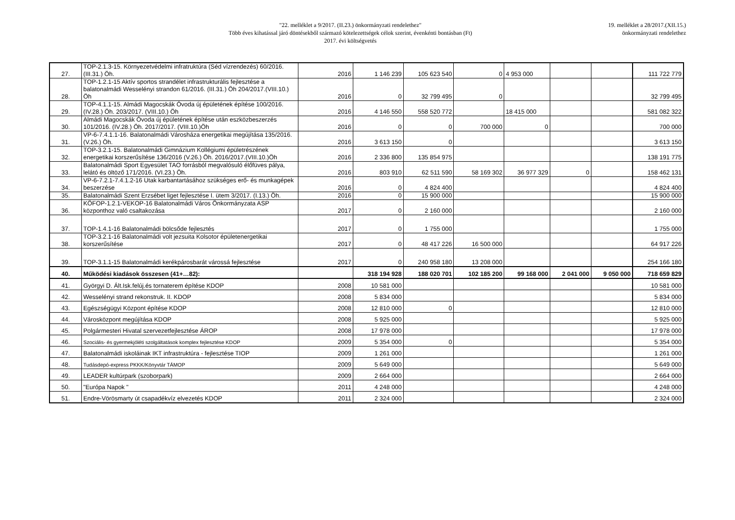"22. melléklet a 9/2017. (II.23.) önkormányzati rendelethez"
Több éves kihatással járó döntésekből származó kötelezettségek célok szerint, évenkénti bontásban (Ft)
2017. évi költségvetés
19. melléklet a 28/2017.(XII.15.)
önkormányzati rendelethez
| 27. | TOP-2.1.3-15. Környezetvédelmi infratruktúra (Séd vízrendezés) 60/2016. (III.31.) Öh. | 2016 | 1 146 239 | 105 623 540 | 0 | 4 953 000 | | | 111 722 779 |
| 28. | TOP-1.2.1-15 Aktív sportos strandélet infrastrukturális fejlesztése a balatonalmádi Wesselényi strandon 61/2016. (III.31.) Öh 204/2017.(VIII.10.) Öh | 2016 | 0 | 32 799 495 | 0 | | | | 32 799 495 |
| 29. | TOP-4.1.1-15. Almádi Magocskák Óvoda új épületének építése 100/2016. (IV.28.) Öh. 203/2017. (VIII.10.) Öh | 2016 | 4 146 550 | 558 520 772 | | 18 415 000 | | | 581 082 322 |
| 30. | Almádi Magocskák Óvoda új épületének építése után eszközbeszerzés 101/2016. (IV.28.) Öh. 2017/2017. (VIII.10.)Öh | 2016 | 0 | 0 | 700 000 | 0 | | | 700 000 |
| 31. | VP-6-7.4.1.1-16. Balatonalmádi Városháza energetikai megújítása 135/2016. (V.26.) Öh. | 2016 | 3 613 150 | 0 | | | | | 3 613 150 |
| 32. | TOP-3.2.1-15. Balatonalmádi Gimnázium Kollégiumi épületrészének energetikai korszerűsítése 136/2016 (V.26.) Öh. 2016/2017.(VIII.10.)Öh | 2016 | 2 336 800 | 135 854 975 | | | | | 138 191 775 |
| 33. | Balatonalmádi Sport Egyesület TAO forrásból megvalósuló élőfüves pálya, lelátó és öltöző 171/2016. (VI.23.) Öh. | 2016 | 803 910 | 62 511 590 | 58 169 302 | 36 977 329 | 0 | | 158 462 131 |
| 34. | VP-6-7.2.1-7.4.1.2-16 Utak karbantartásához szükséges erő- és munkagépek beszerzése | 2016 | 0 | 4 824 400 | | | | | 4 824 400 |
| 35. | Balatonalmádi Szent Erzsébet liget fejlesztése I. ütem 3/2017. (I.13.) Öh. | 2016 | 0 | 15 900 000 | | | | | 15 900 000 |
| 36. | KÖFOP-1.2.1-VEKOP-16 Balatonalmádi Város Önkormányzata ASP központhoz való csaltakozása | 2017 | 0 | 2 160 000 | | | | | 2 160 000 |
| 37. | TOP-1.4.1-16 Balatonalmádi bölcsőde fejlesztés | 2017 | 0 | 1 755 000 | | | | | 1 755 000 |
| 38. | TOP-3.2.1-16 Balatonalmádi volt jezsuita Kolsotor épületenergetikai korszerűsítése | 2017 | 0 | 48 417 226 | 16 500 000 | | | | 64 917 226 |
| 39. | TOP-3.1.1-15 Balatonalmádi kerékpárosbarát várossá fejlesztése | 2017 | 0 | 240 958 180 | 13 208 000 | | | | 254 166 180 |
| 40. | Működési kiadások összesen (41+…82): | | 318 194 928 | 188 020 701 | 102 185 200 | 99 168 000 | 2 041 000 | 9 050 000 | 718 659 829 |
| 41. | Györgyi D. Ált.Isk.felúj.és tornaterem építése KDOP | 2008 | 10 581 000 | | | | | | 10 581 000 |
| 42. | Wesselényi strand rekonstruk. II. KDOP | 2008 | 5 834 000 | | | | | | 5 834 000 |
| 43. | Egészségügyi Központ építése KDOP | 2008 | 12 810 000 | 0 | | | | | 12 810 000 |
| 44. | Városközpont megújítása KDOP | 2008 | 5 925 000 | | | | | | 5 925 000 |
| 45. | Polgármesteri Hivatal szervezetfejlesztése ÁROP | 2008 | 17 978 000 | | | | | | 17 978 000 |
| 46. | Szociális- és gyermekjóléti szolgáltatások komplex fejlesztése KDOP | 2009 | 5 354 000 | 0 | | | | | 5 354 000 |
| 47. | Balatonalmádi iskoláinak IKT infrastruktúra - fejlesztése TIOP | 2009 | 1 261 000 | | | | | | 1 261 000 |
| 48. | Tudásdepó-express PKKK/Könyvtár TÁMOP | 2009 | 5 649 000 | | | | | | 5 649 000 |
| 49. | LEADER kultúrpark (szoborpark) | 2009 | 2 664 000 | | | | | | 2 664 000 |
| 50. | "Európa Napok " | 2011 | 4 248 000 | | | | | | 4 248 000 |
| 51. | Endre-Vörösmarty út csapadékvíz elvezetés KDOP | 2011 | 2 324 000 | | | | | | 2 324 000 |